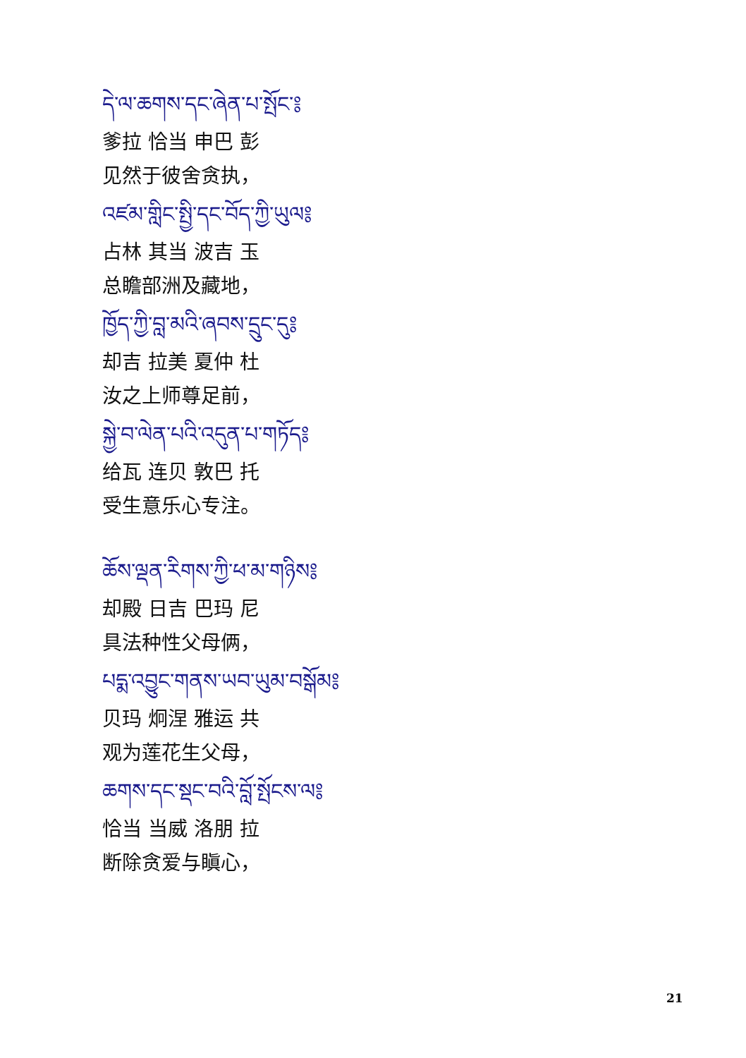དེ་ལ་ཆགས་དང་ཞེན་པ་སྤོང་༔
爹拉 恰当 申巴 彭
见然于彼舍贪执，
འཛམ་གླིང་སྤྱི་དང་བོད་ཀྱི་ཡུལ༔
占林 其当 波吉 玉
总瞻部洲及藏地，
ཁྱོད་ཀྱི་བླ་མའི་ཞབས་དྲུང་དུ༔
却吉 拉美 夏仲 杜
汝之上师尊足前，
སྐྱེ་བ་ལེན་པའི་འདུན་པ་གཏོད༔
给瓦 连贝 敦巴 托
受生意乐心专注。
ཆོས་ལྡན་རིགས་ཀྱི་ཕ་མ་གཉིས༔
却殿 日吉 巴玛 尼
具法种性父母俩，
པདྨ་འབྱུང་གནས་ཡབ་ཡུམ་བསྒོམ༔
贝玛 炯涅 雅运 共
观为莲花生父母，
ཆགས་དང་སྡང་བའི་བློ་སྤོངས་ལ༔
恰当 当威 洛朋 拉
断除贪爱与瞋心，
21